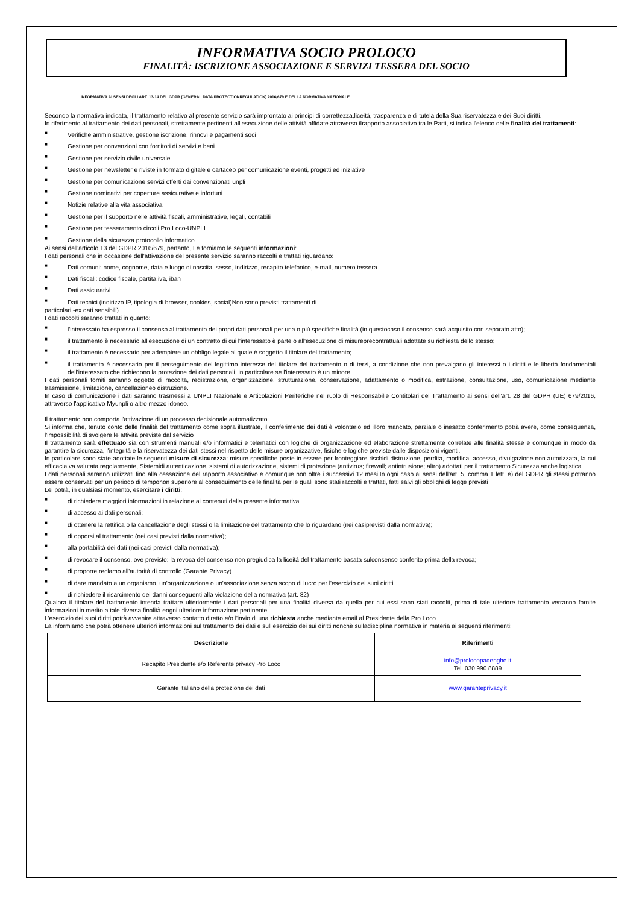INFORMATIVA SOCIO PROLOCO
FINALITÀ: ISCRIZIONE ASSOCIAZIONE E SERVIZI TESSERA DEL SOCIO
INFORMATIVA AI SENSI DEGLI ART. 13-14 DEL GDPR (GENERAL DATA PROTECTIONREGULATION) 2016/679 E DELLA NORMATIVA NAZIONALE
Secondo la normativa indicata, il trattamento relativo al presente servizio sarà improntato ai principi di correttezza,liceità, trasparenza e di tutela della Sua riservatezza e dei Suoi diritti.
In riferimento al trattamento dei dati personali, strettamente pertinenti all'esecuzione delle attività affidate attraverso ilrapporto associativo tra le Parti, si indica l'elenco delle finalità dei trattamenti:
■ Verifiche amministrative, gestione iscrizione, rinnovi e pagamenti soci
■ Gestione per convenzioni con fornitori di servizi e beni
■ Gestione per servizio civile universale
■ Gestione per newsletter e riviste in formato digitale e cartaceo per comunicazione eventi, progetti ed iniziative
■ Gestione per comunicazione servizi offerti dai convenzionati unpli
■ Gestione nominativi per coperture assicurative e infortuni
■ Notizie relative alla vita associativa
■ Gestione per il supporto nelle attività fiscali, amministrative, legali, contabili
■ Gestione per tesseramento circoli Pro Loco-UNPLI
■ Gestione della sicurezza protocollo informatico
Ai sensi dell'articolo 13 del GDPR 2016/679, pertanto, Le forniamo le seguenti informazioni:
I dati personali che in occasione dell'attivazione del presente servizio saranno raccolti e trattati riguardano:
■ Dati comuni: nome, cognome, data e luogo di nascita, sesso, indirizzo, recapito telefonico, e-mail, numero tessera
■ Dati fiscali: codice fiscale, partita iva, iban
■ Dati assicurativi
■ Dati tecnici (indirizzo IP, tipologia di browser, cookies, social)Non sono previsti trattamenti di
particolari -ex dati sensibili)
I dati raccolti saranno trattati in quanto:
■ l'interessato ha espresso il consenso al trattamento dei propri dati personali per una o più specifiche finalità (in questocaso il consenso sarà acquisito con separato atto);
■ il trattamento è necessario all'esecuzione di un contratto di cui l'interessato è parte o all'esecuzione di misureprecontrattuali adottate su richiesta dello stesso;
■ il trattamento è necessario per adempiere un obbligo legale al quale è soggetto il titolare del trattamento;
■ il trattamento è necessario per il perseguimento del legittimo interesse del titolare del trattamento o di terzi, a condizione che non prevalgano gli interessi o i diritti e le libertà fondamentali dell'interessato che richiedono la protezione dei dati personali, in particolare se l'interessato è un minore.
I dati personali forniti saranno oggetto di raccolta, registrazione, organizzazione, strutturazione, conservazione, adattamento o modifica, estrazione, consultazione, uso, comunicazione mediante trasmissione, limitazione, cancellazioneo distruzione.
In caso di comunicazione i dati saranno trasmessi a UNPLI Nazionale e Articolazioni Periferiche nel ruolo di Responsabilie Contitolari del Trattamento ai sensi dell'art. 28 del GDPR (UE) 679/2016, attraverso l'applicativo Myunpli o altro mezzo idoneo.
Il trattamento non comporta l'attivazione di un processo decisionale automatizzato
Si informa che, tenuto conto delle finalità del trattamento come sopra illustrate, il conferimento dei dati è volontario ed illoro mancato, parziale o inesatto conferimento potrà avere, come conseguenza, l'impossibilità di svolgere le attività previste dal servizio
Il trattamento sarà effettuato sia con strumenti manuali e/o informatici e telematici con logiche di organizzazione ed elaborazione strettamente correlate alle finalità stesse e comunque in modo da garantire la sicurezza, l'integrità e la riservatezza dei dati stessi nel rispetto delle misure organizzative, fisiche e logiche previste dalle disposizioni vigenti.
In particolare sono state adottate le seguenti misure di sicurezza: misure specifiche poste in essere per fronteggiare rischidi distruzione, perdita, modifica, accesso, divulgazione non autorizzata, la cui efficacia va valutata regolarmente, Sistemidi autenticazione, sistemi di autorizzazione, sistemi di protezione (antivirus; firewall; antintrusione; altro) adottati per il trattamento Sicurezza anche logistica
I dati personali saranno utilizzati fino alla cessazione del rapporto associativo e comunque non oltre i successivi 12 mesi.In ogni caso ai sensi dell'art. 5, comma 1 lett. e) del GDPR gli stessi potranno essere conservati per un periodo di temponon superiore al conseguimento delle finalità per le quali sono stati raccolti e trattati, fatti salvi gli obblighi di legge previsti
Lei potrà, in qualsiasi momento, esercitare i diritti:
■ di richiedere maggiori informazioni in relazione ai contenuti della presente informativa
■ di accesso ai dati personali;
■ di ottenere la rettifica o la cancellazione degli stessi o la limitazione del trattamento che lo riguardano (nei casiprevisti dalla normativa);
■ di opporsi al trattamento (nei casi previsti dalla normativa);
■ alla portabilità dei dati (nei casi previsti dalla normativa);
■ di revocare il consenso, ove previsto: la revoca del consenso non pregiudica la liceità del trattamento basata sulconsenso conferito prima della revoca;
■ di proporre reclamo all'autorità di controllo (Garante Privacy)
■ di dare mandato a un organismo, un'organizzazione o un'associazione senza scopo di lucro per l'esercizio dei suoi diritti
■ di richiedere il risarcimento dei danni conseguenti alla violazione della normativa (art. 82)
Qualora il titolare del trattamento intenda trattare ulteriormente i dati personali per una finalità diversa da quella per cui essi sono stati raccolti, prima di tale ulteriore trattamento verranno fornite informazioni in merito a tale diversa finalità eogni ulteriore informazione pertinente.
L'esercizio dei suoi diritti potrà avvenire attraverso contatto diretto e/o l'invio di una richiesta anche mediante email al Presidente della Pro Loco.
La informiamo che potrà ottenere ulteriori informazioni sul trattamento dei dati e sull'esercizio dei sui diritti nonchè sulladisciplina normativa in materia ai seguenti riferimenti:
| Descrizione | Riferimenti |
| --- | --- |
| Recapito Presidente e/o Referente privacy Pro Loco | info@prolocopadenghe.it Tel. 030 990 8889 |
| Garante italiano della protezione dei dati | www.garanteprivacy.it |